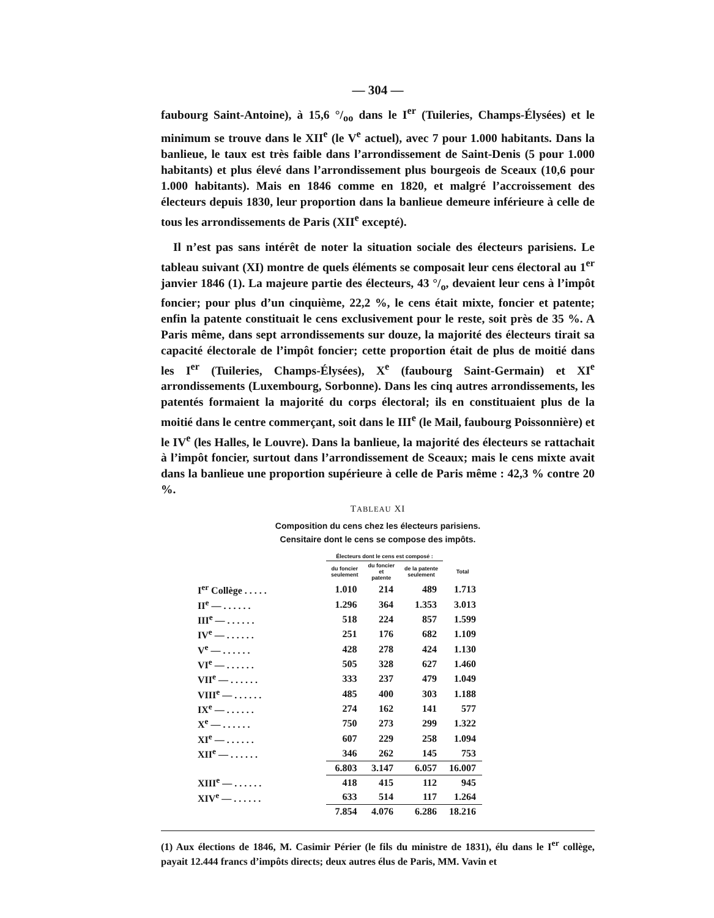— 304 —
faubourg Saint-Antoine), à 15,6 °/<sub>oo</sub> dans le I<sup>er</sup> (Tuileries, Champs-Élysées) et le minimum se trouve dans le XII<sup>e</sup> (le V<sup>e</sup> actuel), avec 7 pour 1.000 habitants. Dans la banlieue, le taux est très faible dans l’arrondissement de Saint-Denis (5 pour 1.000 habitants) et plus élevé dans l’arrondissement plus bourgeois de Sceaux (10,6 pour 1.000 habitants). Mais en 1846 comme en 1820, et malgré l’accroissement des électeurs depuis 1830, leur proportion dans la banlieue demeure inférieure à celle de tous les arrondissements de Paris (XII<sup>e</sup> excepté).
Il n’est pas sans intérêt de noter la situation sociale des électeurs parisiens. Le tableau suivant (XI) montre de quels éléments se composait leur cens électoral au 1<sup>er</sup> janvier 1846 (1). La majeure partie des électeurs, 43 °/<sub>o</sub>, devaient leur cens à l’impôt foncier; pour plus d’un cinquième, 22,2 %, le cens était mixte, foncier et patente; enfin la patente constituait le cens exclusivement pour le reste, soit près de 35 %. A Paris même, dans sept arrondissements sur douze, la majorité des électeurs tirait sa capacité électorale de l’impôt foncier; cette proportion était de plus de moitié dans les I<sup>er</sup> (Tuileries, Champs-Élysées), X<sup>e</sup> (faubourg Saint-Germain) et XI<sup>e</sup> arrondissements (Luxembourg, Sorbonne). Dans les cinq autres arrondissements, les patentés formaient la majorité du corps électoral; ils en constituaient plus de la moitié dans le centre commerçant, soit dans le III<sup>e</sup> (le Mail, faubourg Poissonnière) et le IV<sup>e</sup> (les Halles, le Louvre). Dans la banlieue, la majorité des électeurs se rattachait à l’impôt foncier, surtout dans l’arrondissement de Sceaux; mais le cens mixte avait dans la banlieue une proportion supérieure à celle de Paris même : 42,3 % contre 20 %.
TABLEAU XI
Composition du cens chez les électeurs parisiens.
Censitaire dont le cens se compose des impôts.
| | Électeurs dont le cens est composé : | | | |
| --- | --- | --- | --- | --- |
| | du foncier seulement | du foncier et patente | de la patente seulement | Total |
| I<sup>er</sup> Collège . . . . . | 1.010 | 214 | 489 | 1.713 |
| II<sup>e</sup> — . . . . . . | 1.296 | 364 | 1.353 | 3.013 |
| III<sup>e</sup> — . . . . . . | 518 | 224 | 857 | 1.599 |
| IV<sup>e</sup> — . . . . . . | 251 | 176 | 682 | 1.109 |
| V<sup>e</sup> — . . . . . . | 428 | 278 | 424 | 1.130 |
| VI<sup>e</sup> — . . . . . . | 505 | 328 | 627 | 1.460 |
| VII<sup>e</sup> — . . . . . . | 333 | 237 | 479 | 1.049 |
| VIII<sup>e</sup> — . . . . . . | 485 | 400 | 303 | 1.188 |
| IX<sup>e</sup> — . . . . . . | 274 | 162 | 141 | 577 |
| X<sup>e</sup> — . . . . . . | 750 | 273 | 299 | 1.322 |
| XI<sup>e</sup> — . . . . . . | 607 | 229 | 258 | 1.094 |
| XII<sup>e</sup> — . . . . . . | 346 | 262 | 145 | 753 |
| | 6.803 | 3.147 | 6.057 | 16.007 |
| XIII<sup>e</sup> — . . . . . . | 418 | 415 | 112 | 945 |
| XIV<sup>e</sup> — . . . . . . | 633 | 514 | 117 | 1.264 |
| | 7.854 | 4.076 | 6.286 | 18.216 |
(1) Aux élections de 1846, M. Casimir Périer (le fils du ministre de 1831), élu dans le I<sup>er</sup> collège, payait 12.444 francs d’impôts directs; deux autres élus de Paris, MM. Vavin et